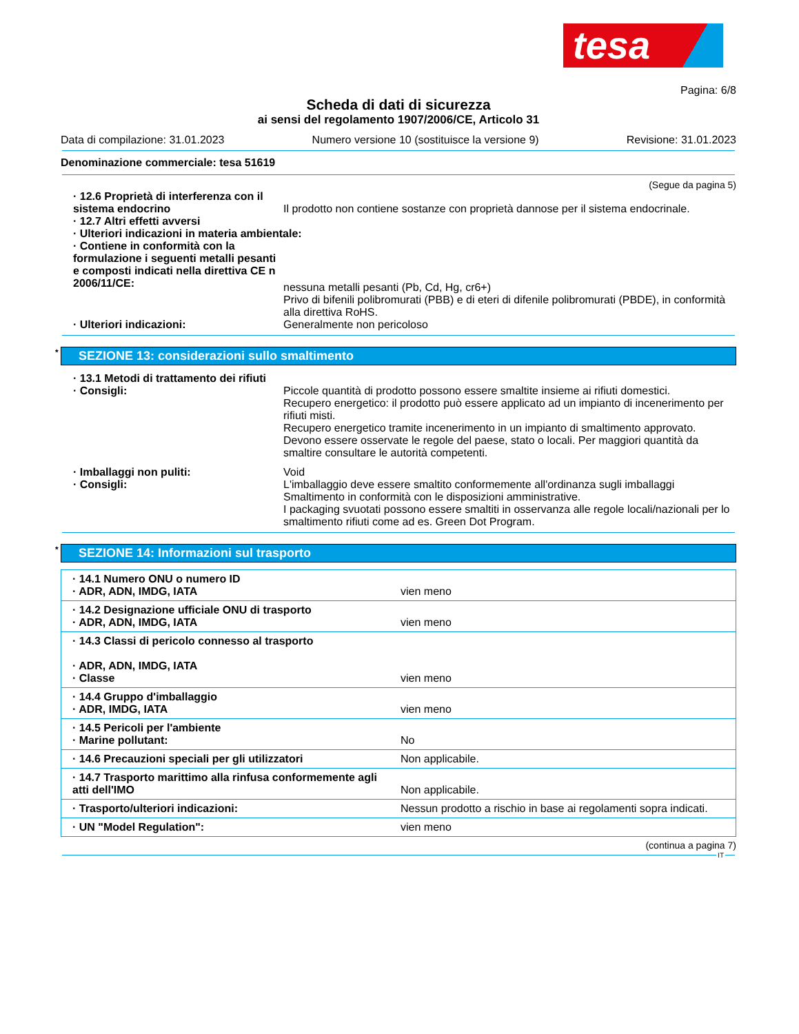tesa
Pagina: 6/8
Scheda di dati di sicurezza
ai sensi del regolamento 1907/2006/CE, Articolo 31
Data di compilazione: 31.01.2023 Numero versione 10 (sostituisce la versione 9) Revisione: 31.01.2023
Denominazione commerciale: tesa 51619
(Segue da pagina 5)
· 12.6 Proprietà di interferenza con il sistema endocrino
Il prodotto non contiene sostanze con proprietà dannose per il sistema endocrinale.
· 12.7 Altri effetti avversi
· Ulteriori indicazioni in materia ambientale:
· Contiene in conformità con la formulazione i seguenti metalli pesanti e composti indicati nella direttiva CE n 2006/11/CE:
nessuna metalli pesanti (Pb, Cd, Hg, cr6+)
Privo di bifenili polibromurati (PBB) e di eteri di difenile polibromurati (PBDE), in conformità alla direttiva RoHS.
· Ulteriori indicazioni: Generalmente non pericoloso
* SEZIONE 13: considerazioni sullo smaltimento
· 13.1 Metodi di trattamento dei rifiuti
· Consigli: Piccole quantità di prodotto possono essere smaltite insieme ai rifiuti domestici.
Recupero energetico: il prodotto può essere applicato ad un impianto di incenerimento per rifiuti misti.
Recupero energetico tramite incenerimento in un impianto di smaltimento approvato. Devono essere osservate le regole del paese, stato o locali. Per maggiori quantità da smaltire consultare le autorità competenti.
· Imballaggi non puliti: Void
· Consigli: L'imballaggio deve essere smaltito conformemente all'ordinanza sugli imballaggi
Smaltimento in conformità con le disposizioni amministrative.
I packaging svuotati possono essere smaltiti in osservanza alle regole locali/nazionali per lo smaltimento rifiuti come ad es. Green Dot Program.
* SEZIONE 14: Informazioni sul trasporto
| · 14.1 Numero ONU o numero ID · ADR, ADN, IMDG, IATA | vien meno |
| · 14.2 Designazione ufficiale ONU di trasporto · ADR, ADN, IMDG, IATA | vien meno |
| · 14.3 Classi di pericolo connesso al trasporto · ADR, ADN, IMDG, IATA · Classe | vien meno |
| · 14.4 Gruppo d'imballaggio · ADR, IMDG, IATA | vien meno |
| · 14.5 Pericoli per l'ambiente · Marine pollutant: | No |
| · 14.6 Precauzioni speciali per gli utilizzatori | Non applicabile. |
| · 14.7 Trasporto marittimo alla rinfusa conformemente agli atti dell'IMO | Non applicabile. |
| · Trasporto/ulteriori indicazioni: | Nessun prodotto a rischio in base ai regolamenti sopra indicati. |
| · UN "Model Regulation": | vien meno |
(continua a pagina 7)
IT